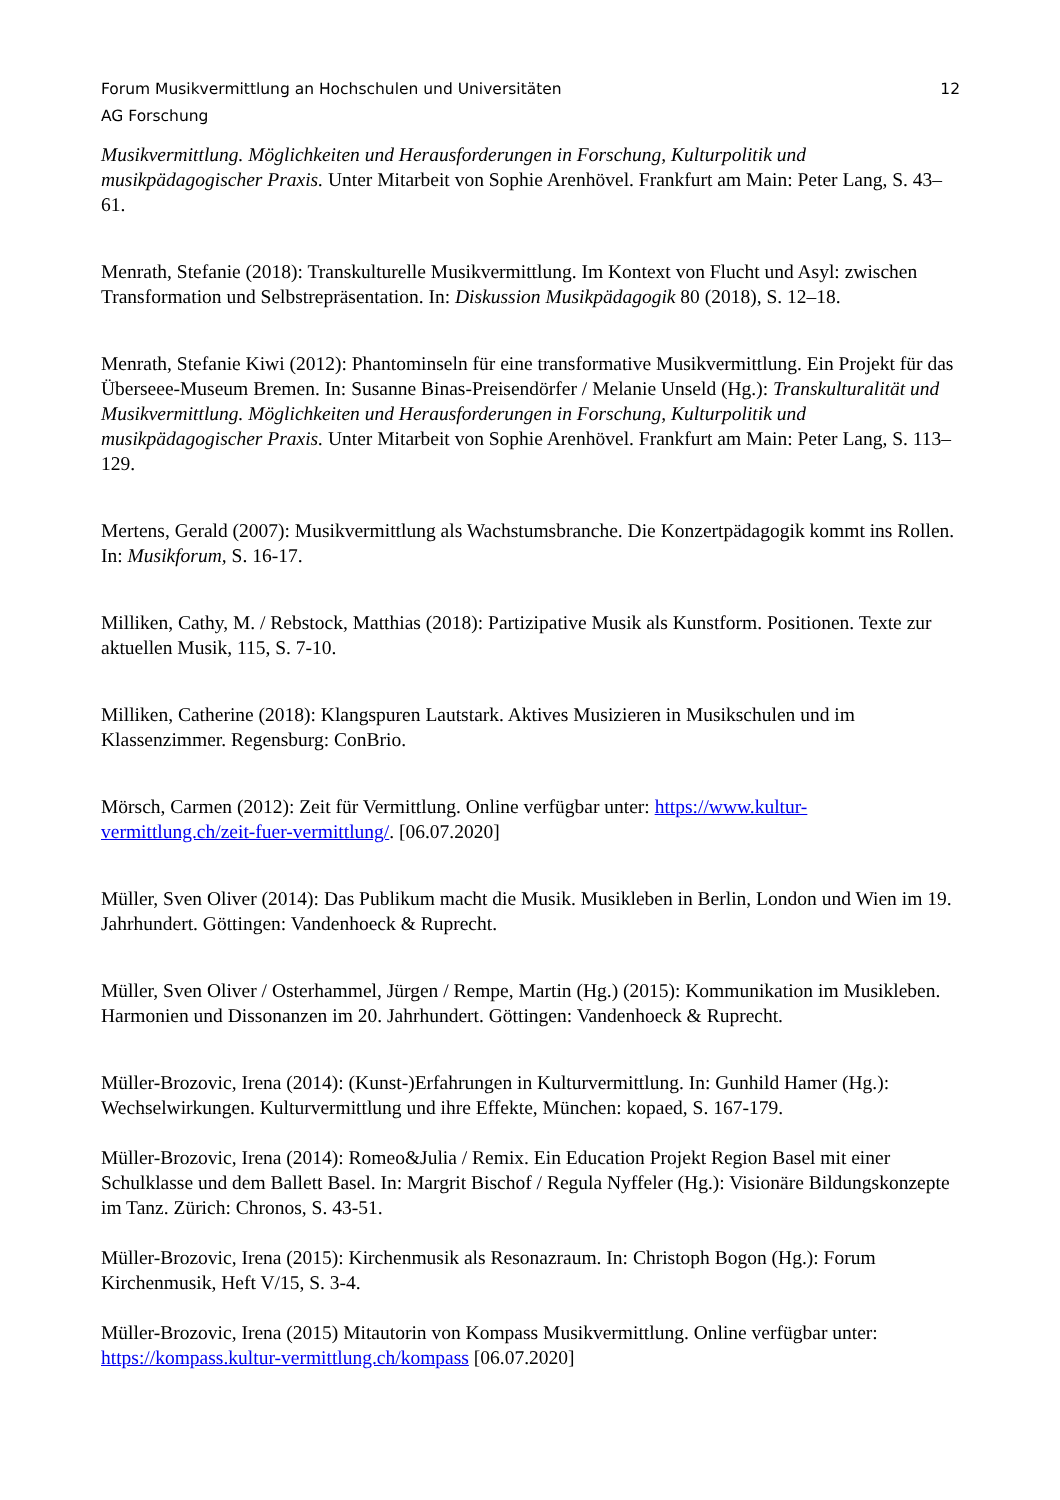Forum Musikvermittlung an Hochschulen und Universitäten 12
AG Forschung
Musikvermittlung. Möglichkeiten und Herausforderungen in Forschung, Kulturpolitik und musikpädagogischer Praxis. Unter Mitarbeit von Sophie Arenhövel. Frankfurt am Main: Peter Lang, S. 43–61.
Menrath, Stefanie (2018): Transkulturelle Musikvermittlung. Im Kontext von Flucht und Asyl: zwischen Transformation und Selbstrepräsentation. In: Diskussion Musikpädagogik 80 (2018), S. 12–18.
Menrath, Stefanie Kiwi (2012): Phantominseln für eine transformative Musikvermittlung. Ein Projekt für das Überseee-Museum Bremen. In: Susanne Binas-Preisendörfer / Melanie Unseld (Hg.): Transkulturalität und Musikvermittlung. Möglichkeiten und Herausforderungen in Forschung, Kulturpolitik und musikpädagogischer Praxis. Unter Mitarbeit von Sophie Arenhövel. Frankfurt am Main: Peter Lang, S. 113–129.
Mertens, Gerald (2007): Musikvermittlung als Wachstumsbranche. Die Konzertpädagogik kommt ins Rollen. In: Musikforum, S. 16-17.
Milliken, Cathy, M. / Rebstock, Matthias (2018): Partizipative Musik als Kunstform. Positionen. Texte zur aktuellen Musik, 115, S. 7-10.
Milliken, Catherine (2018): Klangspuren Lautstark. Aktives Musizieren in Musikschulen und im Klassenzimmer. Regensburg: ConBrio.
Mörsch, Carmen (2012): Zeit für Vermittlung. Online verfügbar unter: https://www.kultur-vermittlung.ch/zeit-fuer-vermittlung/. [06.07.2020]
Müller, Sven Oliver (2014): Das Publikum macht die Musik. Musikleben in Berlin, London und Wien im 19. Jahrhundert. Göttingen: Vandenhoeck & Ruprecht.
Müller, Sven Oliver / Osterhammel, Jürgen / Rempe, Martin (Hg.) (2015): Kommunikation im Musikleben. Harmonien und Dissonanzen im 20. Jahrhundert. Göttingen: Vandenhoeck & Ruprecht.
Müller-Brozovic, Irena (2014): (Kunst-)Erfahrungen in Kulturvermittlung. In: Gunhild Hamer (Hg.): Wechselwirkungen. Kulturvermittlung und ihre Effekte, München: kopaed, S. 167-179.
Müller-Brozovic, Irena (2014): Romeo&Julia / Remix. Ein Education Projekt Region Basel mit einer Schulklasse und dem Ballett Basel. In: Margrit Bischof / Regula Nyffeler (Hg.): Visionäre Bildungskonzepte im Tanz. Zürich: Chronos, S. 43-51.
Müller-Brozovic, Irena (2015): Kirchenmusik als Resonazraum. In: Christoph Bogon (Hg.): Forum Kirchenmusik, Heft V/15, S. 3-4.
Müller-Brozovic, Irena (2015) Mitautorin von Kompass Musikvermittlung. Online verfügbar unter: https://kompass.kultur-vermittlung.ch/kompass [06.07.2020]